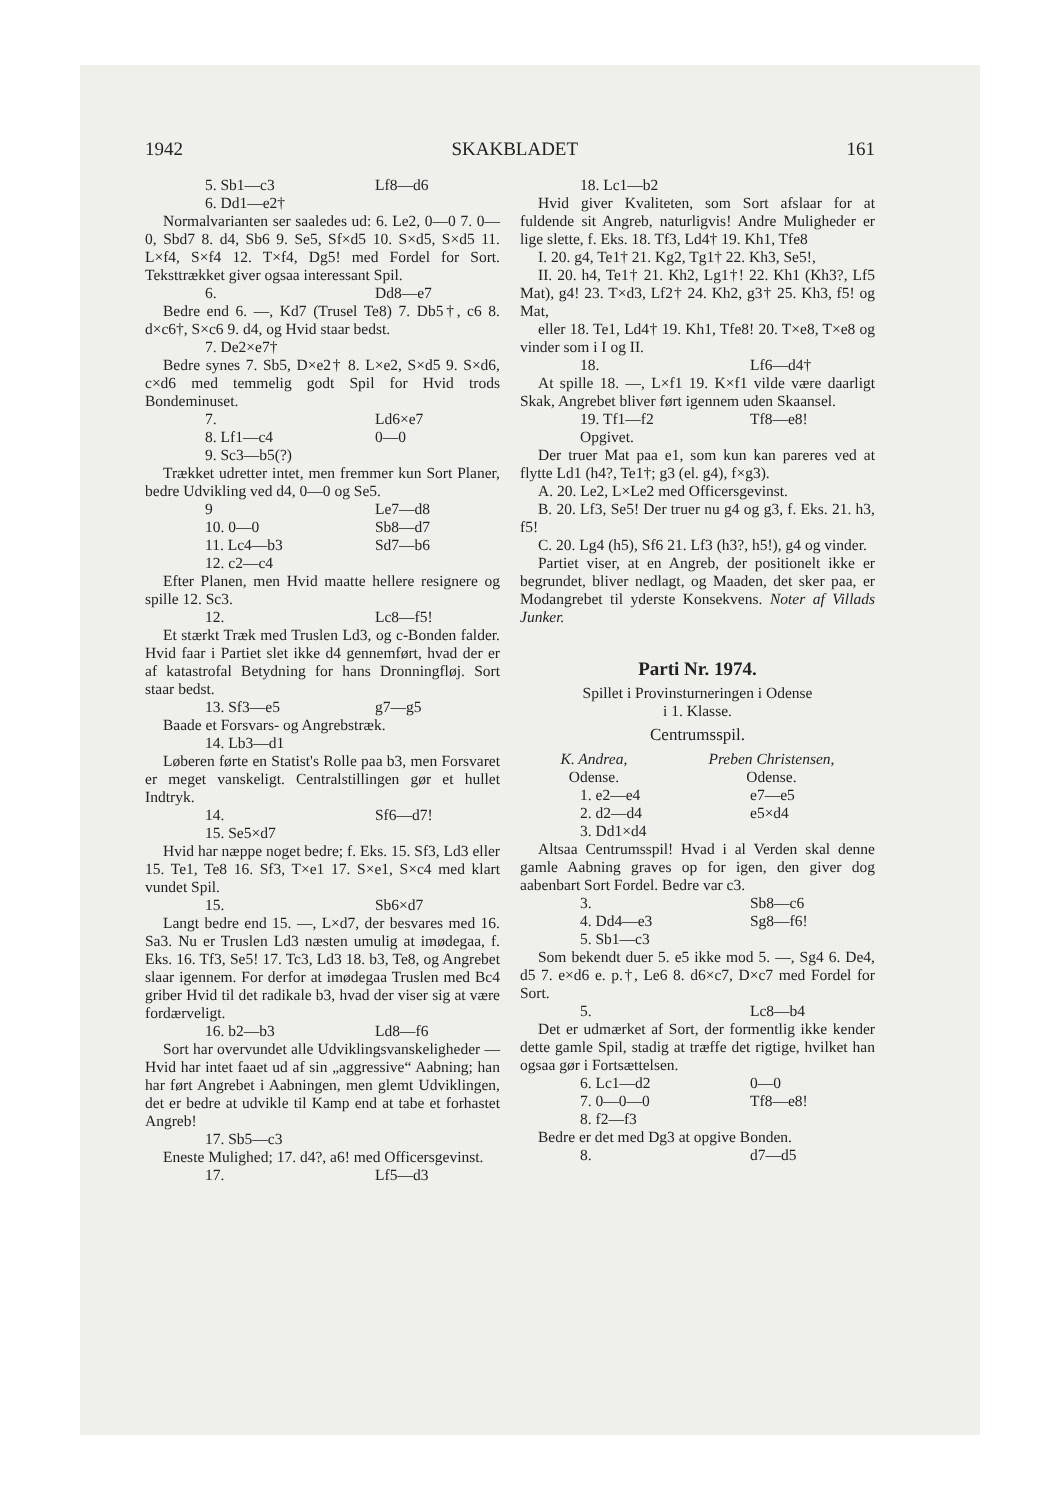1942 SKAKBLADET 161
5. Sb1—c3 Lf8—d6
6. Dd1—e2†
Normalvarianten ser saaledes ud: 6. Le2, 0—0 7. 0—0, Sbd7 8. d4, Sb6 9. Se5, Sf×d5 10. S×d5, S×d5 11. L×f4, S×f4 12. T×f4, Dg5! med Fordel for Sort. Teksttrækket giver ogsaa interessant Spil.
6. Dd8—e7
Bedre end 6. —, Kd7 (Trusel Te8) 7. Db5†, c6 8. d×c6†, S×c6 9. d4, og Hvid staar bedst.
7. De2×e7†
Bedre synes 7. Sb5, D×e2† 8. L×e2, S×d5 9. S×d6, c×d6 med temmelig godt Spil for Hvid trods Bondeminuset.
7. Ld6×e7
8. Lf1—c4 0—0
9. Sc3—b5(?)
Trækket udretter intet, men fremmer kun Sort Planer, bedre Udvikling ved d4, 0—0 og Se5.
9 Le7—d8
10. 0—0 Sb8—d7
11. Lc4—b3 Sd7—b6
12. c2—c4
Efter Planen, men Hvid maatte hellere resignere og spille 12. Sc3.
12. Lc8—f5!
Et stærkt Træk med Truslen Ld3, og c-Bonden falder. Hvid faar i Partiet slet ikke d4 gennemført, hvad der er af katastrofal Betydning for hans Dronningfløj. Sort staar bedst.
13. Sf3—e5 g7—g5
Baade et Forsvars- og Angrebstræk.
14. Lb3—d1
Løberen førte en Statist's Rolle paa b3, men Forsvaret er meget vanskeligt. Centralstillingen gør et hullet Indtryk.
14. Sf6—d7!
15. Se5×d7
Hvid har næppe noget bedre; f. Eks. 15. Sf3, Ld3 eller 15. Te1, Te8 16. Sf3, T×e1 17. S×e1, S×c4 med klart vundet Spil.
15. Sb6×d7
Langt bedre end 15. —, L×d7, der besvares med 16. Sa3. Nu er Truslen Ld3 næsten umulig at imødegaa, f. Eks. 16. Tf3, Se5! 17. Tc3, Ld3 18. b3, Te8, og Angrebet slaar igennem. For derfor at imødegaa Truslen med Bc4 griber Hvid til det radikale b3, hvad der viser sig at være fordærveligt.
16. b2—b3 Ld8—f6
Sort har overvundet alle Udviklingsvanskeligheder — Hvid har intet faaet ud af sin „aggressive“ Aabning; han har ført Angrebet i Aabningen, men glemt Udviklingen, det er bedre at udvikle til Kamp end at tabe et forhastet Angreb!
17. Sb5—c3
Eneste Mulighed; 17. d4?, a6! med Officersgevinst.
17. Lf5—d3
18. Lc1—b2
Hvid giver Kvaliteten, som Sort afslaar for at fuldende sit Angreb, naturligvis! Andre Muligheder er lige slette, f. Eks. 18. Tf3, Ld4† 19. Kh1, Tfe8
I. 20. g4, Te1† 21. Kg2, Tg1† 22. Kh3, Se5!,
II. 20. h4, Te1† 21. Kh2, Lg1†! 22. Kh1 (Kh3?, Lf5 Mat), g4! 23. T×d3, Lf2† 24. Kh2, g3† 25. Kh3, f5! og Mat,
eller 18. Te1, Ld4† 19. Kh1, Tfe8! 20. T×e8, T×e8 og vinder som i I og II.
18. Lf6—d4†
At spille 18. —, L×f1 19. K×f1 vilde være daarligt Skak, Angrebet bliver ført igennem uden Skaansel.
19. Tf1—f2 Tf8—e8!
Opgivet.
Der truer Mat paa e1, som kun kan pareres ved at flytte Ld1 (h4?, Te1†; g3 (el. g4), f×g3).
A. 20. Le2, L×Le2 med Officersgevinst.
B. 20. Lf3, Se5! Der truer nu g4 og g3, f. Eks. 21. h3, f5!
C. 20. Lg4 (h5), Sf6 21. Lf3 (h3?, h5!), g4 og vinder.
Partiet viser, at en Angreb, der positionelt ikke er begrundet, bliver nedlagt, og Maaden, det sker paa, er Modangrebet til yderste Konsekvens. Noter af Villads Junker.
Parti Nr. 1974.
Spillet i Provinsturneringen i Odense
i 1. Klasse.
Centrumsspil.
K. Andrea,
Odense.
Preben Christensen,
Odense.
1. e2—e4 e7—e5
2. d2—d4 e5×d4
3. Dd1×d4
Altsaa Centrumsspil! Hvad i al Verden skal denne gamle Aabning graves op for igen, den giver dog aabenbart Sort Fordel. Bedre var c3.
3. Sb8—c6
4. Dd4—e3 Sg8—f6!
5. Sb1—c3
Som bekendt duer 5. e5 ikke mod 5. —, Sg4 6. De4, d5 7. e×d6 e. p.†, Le6 8. d6×c7, D×c7 med Fordel for Sort.
5. Lc8—b4
Det er udmærket af Sort, der formentlig ikke kender dette gamle Spil, stadig at træffe det rigtige, hvilket han ogsaa gør i Fortsættelsen.
6. Lc1—d2 0—0
7. 0—0—0 Tf8—e8!
8. f2—f3
Bedre er det med Dg3 at opgive Bonden.
8. d7—d5